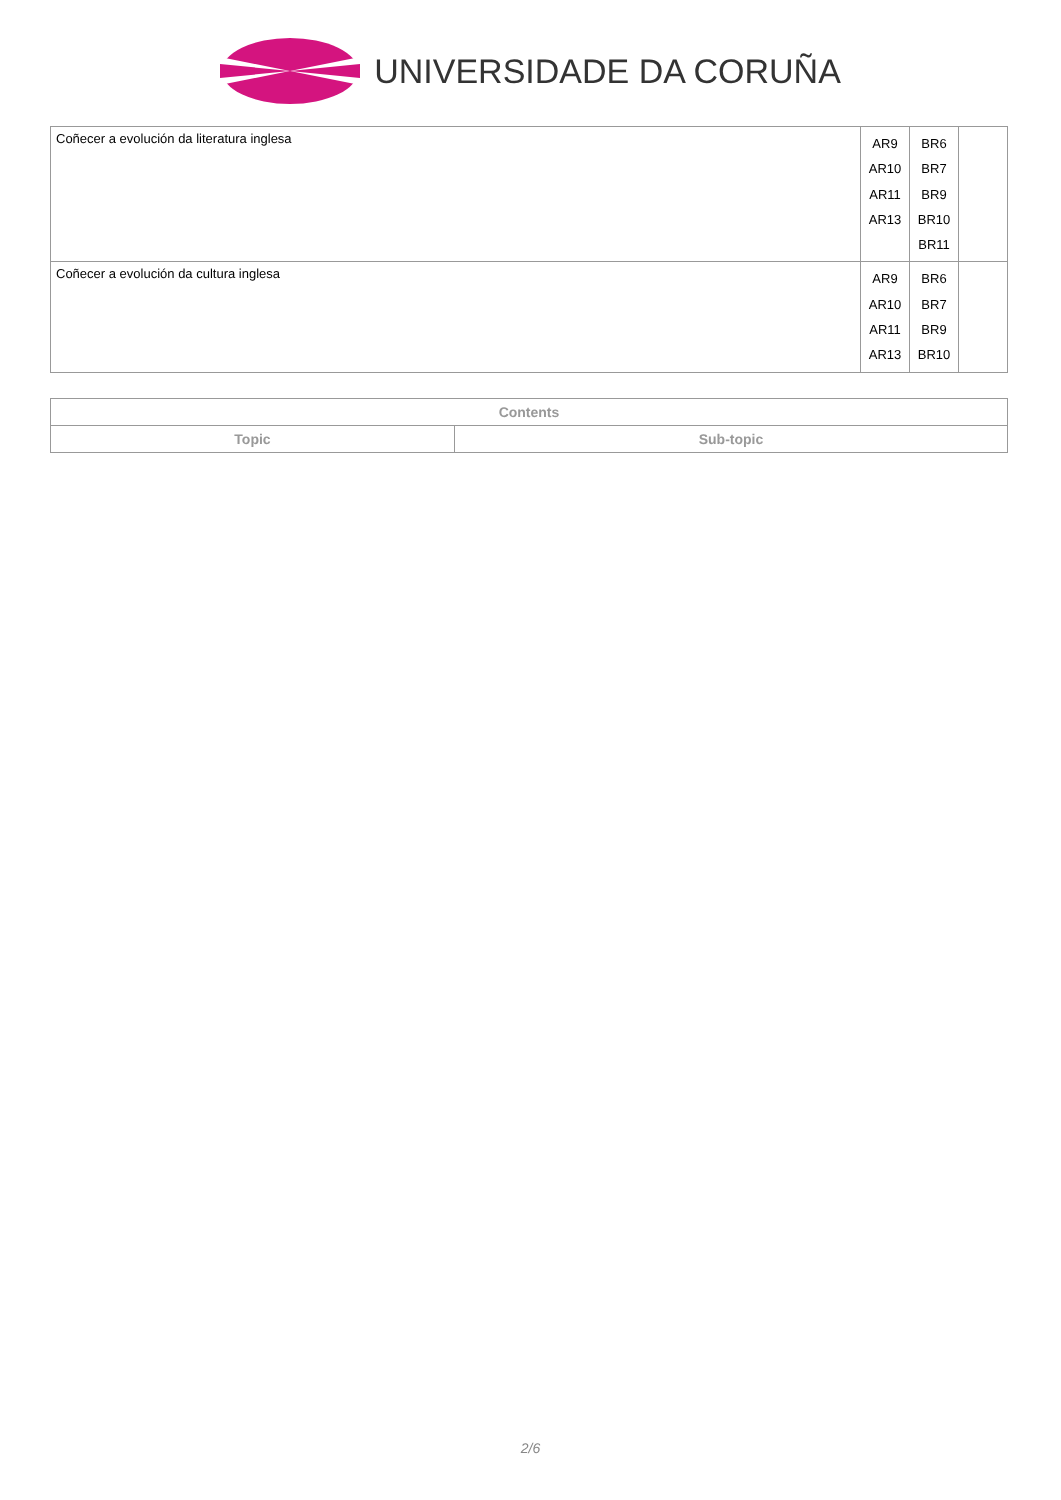UNIVERSIDADE DA CORUÑA
| Coñecer a evolución da literatura inglesa | AR9 AR10 AR11 AR13 | BR6 BR7 BR9 BR10 BR11 | |
| Coñecer a evolución da cultura inglesa | AR9 AR10 AR11 AR13 | BR6 BR7 BR9 BR10 | |
| Contents | |
| --- | --- |
| Topic | Sub-topic |
2/6